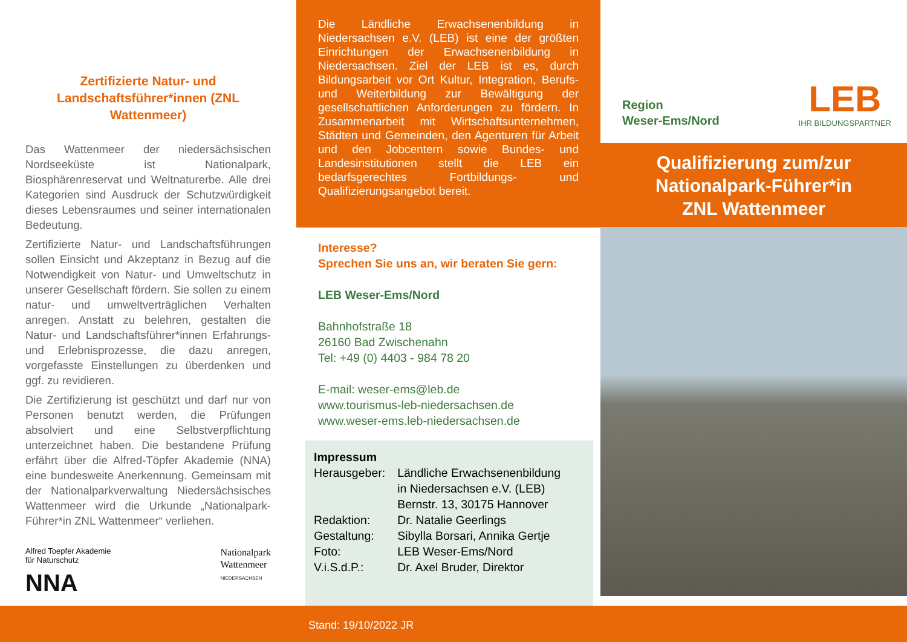Zertifizierte Natur- und Landschaftsführer*innen (ZNL Wattenmeer)
Das Wattenmeer der niedersächsischen Nordseeküste ist Nationalpark, Biosphärenreservat und Weltnaturerbe. Alle drei Kategorien sind Ausdruck der Schutzwürdigkeit dieses Lebensraumes und seiner internationalen Bedeutung.
Zertifizierte Natur- und Landschaftsführungen sollen Einsicht und Akzeptanz in Bezug auf die Notwendigkeit von Natur- und Umweltschutz in unserer Gesellschaft fördern. Sie sollen zu einem natur- und umweltverträglichen Verhalten anregen. Anstatt zu belehren, gestalten die Natur- und Landschaftsführer*innen Erfahrungs- und Erlebnisprozesse, die dazu anregen, vorgefasste Einstellungen zu überdenken und ggf. zu revidieren.
Die Zertifizierung ist geschützt und darf nur von Personen benutzt werden, die Prüfungen absolviert und eine Selbstverpflichtung unterzeichnet haben. Die bestandene Prüfung erfährt über die Alfred-Töpfer Akademie (NNA) eine bundesweite Anerkennung. Gemeinsam mit der Nationalparkverwaltung Niedersächsisches Wattenmeer wird die Urkunde „Nationalpark-Führer*in ZNL Wattenmeer“ verliehen.
Alfred Toepfer Akademie
für Naturschutz
NNA
Nationalpark
Wattenmeer
NIEDERSACHSEN
Die Ländliche Erwachsenenbildung in Niedersachsen e.V. (LEB) ist eine der größten Einrichtungen der Erwachsenenbildung in Niedersachsen. Ziel der LEB ist es, durch Bildungsarbeit vor Ort Kultur, Integration, Berufs- und Weiterbildung zur Bewältigung der gesellschaftlichen Anforderungen zu fördern. In Zusammenarbeit mit Wirtschaftsunternehmen, Städten und Gemeinden, den Agenturen für Arbeit und den Jobcentern sowie Bundes- und Landesinstitutionen stellt die LEB ein bedarfsgerechtes Fortbildungs- und Qualifizierungsangebot bereit.
Interesse?
Sprechen Sie uns an, wir beraten Sie gern:
LEB Weser-Ems/Nord
Bahnhofstraße 18
26160 Bad Zwischenahn
Tel: +49 (0) 4403 - 984 78 20
E-mail: weser-ems@leb.de
www.tourismus-leb-niedersachsen.de
www.weser-ems.leb-niedersachsen.de
Impressum
| Herausgeber: | Ländliche Erwachsenenbildung in Niedersachsen e.V. (LEB) Bernstr. 13, 30175 Hannover |
| Redaktion: | Dr. Natalie Geerlings |
| Gestaltung: | Sibylla Borsari, Annika Gertje |
| Foto: | LEB Weser-Ems/Nord |
| V.i.S.d.P.: | Dr. Axel Bruder, Direktor |
Region
Weser-Ems/Nord
LEB
IHR BILDUNGSPARTNER
Qualifizierung zum/zur
Nationalpark-Führer*in
ZNL Wattenmeer
Stand: 19/10/2022 JR